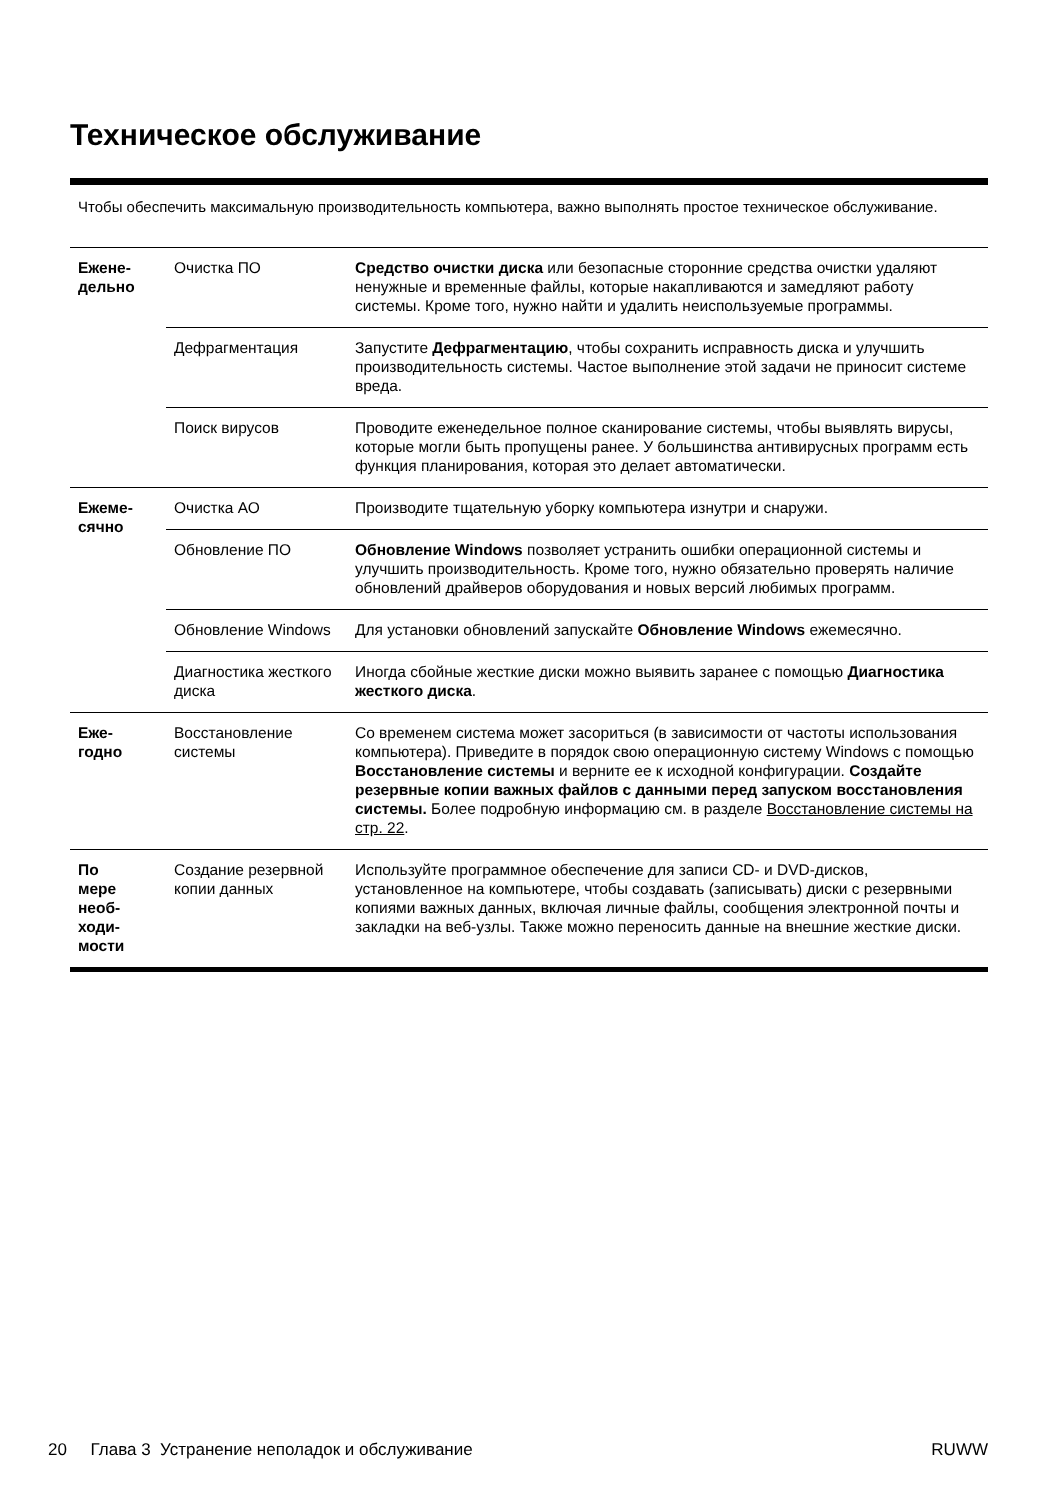Техническое обслуживание
Чтобы обеспечить максимальную производительность компьютера, важно выполнять простое техническое обслуживание.
| Ежене- дельно | Очистка ПО | Средство очистки диска или безопасные сторонние средства очистки удаляют ненужные и временные файлы, которые накапливаются и замедляют работу системы. Кроме того, нужно найти и удалить неиспользуемые программы. |
| | Дефрагментация | Запустите Дефрагментацию , чтобы сохранить исправность диска и улучшить производительность системы. Частое выполнение этой задачи не приносит системе вреда. |
| | Поиск вирусов | Проводите еженедельное полное сканирование системы, чтобы выявлять вирусы, которые могли быть пропущены ранее. У большинства антивирусных программ есть функция планирования, которая это делает автоматически. |
| Ежеме- сячно | Очистка АО | Производите тщательную уборку компьютера изнутри и снаружи. |
| | Обновление ПО | Обновление Windows позволяет устранить ошибки операционной системы и улучшить производительность. Кроме того, нужно обязательно проверять наличие обновлений драйверов оборудования и новых версий любимых программ. |
| | Обновление Windows | Для установки обновлений запускайте Обновление Windows ежемесячно. |
| | Диагностика жесткого диска | Иногда сбойные жесткие диски можно выявить заранее с помощью Диагностика жесткого диска . |
| Еже- годно | Восстановление системы | Со временем система может засориться (в зависимости от частоты использования компьютера). Приведите в порядок свою операционную систему Windows с помощью Восстановление системы и верните ее к исходной конфигурации. Создайте резервные копии важных файлов с данными перед запуском восстановления системы. Более подробную информацию см. в разделе Восстановление системы на стр. 22 . |
| По мере необ- ходи- мости | Создание резервной копии данных | Используйте программное обеспечение для записи CD- и DVD-дисков, установленное на компьютере, чтобы создавать (записывать) диски с резервными копиями важных данных, включая личные файлы, сообщения электронной почты и закладки на веб-узлы. Также можно переносить данные на внешние жесткие диски. |
20 Глава 3 Устранение неполадок и обслуживание RUWW